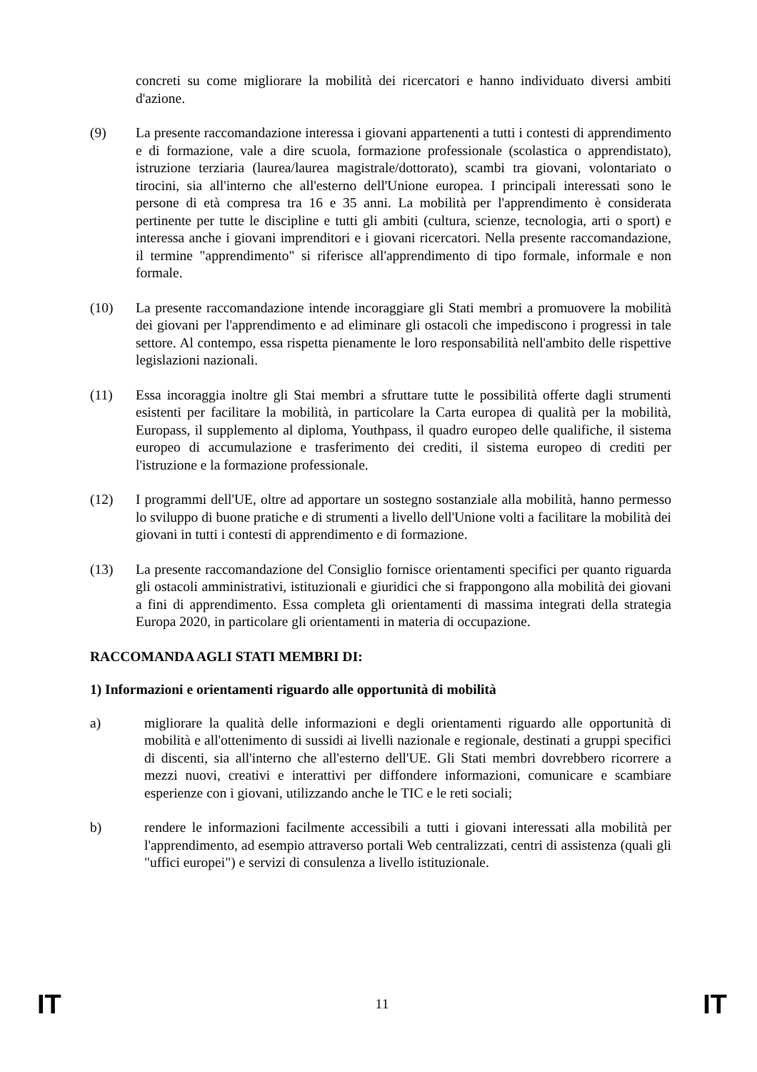concreti su come migliorare la mobilità dei ricercatori e hanno individuato diversi ambiti d'azione.
(9) La presente raccomandazione interessa i giovani appartenenti a tutti i contesti di apprendimento e di formazione, vale a dire scuola, formazione professionale (scolastica o apprendistato), istruzione terziaria (laurea/laurea magistrale/dottorato), scambi tra giovani, volontariato o tirocini, sia all'interno che all'esterno dell'Unione europea. I principali interessati sono le persone di età compresa tra 16 e 35 anni. La mobilità per l'apprendimento è considerata pertinente per tutte le discipline e tutti gli ambiti (cultura, scienze, tecnologia, arti o sport) e interessa anche i giovani imprenditori e i giovani ricercatori. Nella presente raccomandazione, il termine "apprendimento" si riferisce all'apprendimento di tipo formale, informale e non formale.
(10) La presente raccomandazione intende incoraggiare gli Stati membri a promuovere la mobilità dei giovani per l'apprendimento e ad eliminare gli ostacoli che impediscono i progressi in tale settore. Al contempo, essa rispetta pienamente le loro responsabilità nell'ambito delle rispettive legislazioni nazionali.
(11) Essa incoraggia inoltre gli Stai membri a sfruttare tutte le possibilità offerte dagli strumenti esistenti per facilitare la mobilità, in particolare la Carta europea di qualità per la mobilità, Europass, il supplemento al diploma, Youthpass, il quadro europeo delle qualifiche, il sistema europeo di accumulazione e trasferimento dei crediti, il sistema europeo di crediti per l'istruzione e la formazione professionale.
(12) I programmi dell'UE, oltre ad apportare un sostegno sostanziale alla mobilità, hanno permesso lo sviluppo di buone pratiche e di strumenti a livello dell'Unione volti a facilitare la mobilità dei giovani in tutti i contesti di apprendimento e di formazione.
(13) La presente raccomandazione del Consiglio fornisce orientamenti specifici per quanto riguarda gli ostacoli amministrativi, istituzionali e giuridici che si frappongono alla mobilità dei giovani a fini di apprendimento. Essa completa gli orientamenti di massima integrati della strategia Europa 2020, in particolare gli orientamenti in materia di occupazione.
RACCOMANDA AGLI STATI MEMBRI DI:
1) Informazioni e orientamenti riguardo alle opportunità di mobilità
a) migliorare la qualità delle informazioni e degli orientamenti riguardo alle opportunità di mobilità e all'ottenimento di sussidi ai livelli nazionale e regionale, destinati a gruppi specifici di discenti, sia all'interno che all'esterno dell'UE. Gli Stati membri dovrebbero ricorrere a mezzi nuovi, creativi e interattivi per diffondere informazioni, comunicare e scambiare esperienze con i giovani, utilizzando anche le TIC e le reti sociali;
b) rendere le informazioni facilmente accessibili a tutti i giovani interessati alla mobilità per l'apprendimento, ad esempio attraverso portali Web centralizzati, centri di assistenza (quali gli "uffici europei") e servizi di consulenza a livello istituzionale.
IT 11 IT